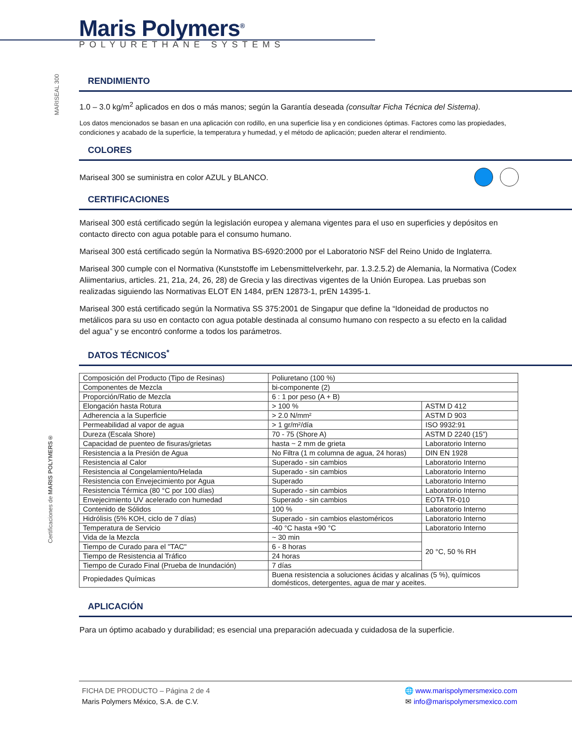Maris Polymers<sup>®</sup>
POLYURETHANE SYSTEMS
MARISEAL 300
RENDIMIENTO
1.0 – 3.0 kg/m<sup>2</sup> aplicados en dos o más manos; según la Garantía deseada (consultar Ficha Técnica del Sistema).
Los datos mencionados se basan en una aplicación con rodillo, en una superficie lisa y en condiciones óptimas. Factores como las propiedades, condiciones y acabado de la superficie, la temperatura y humedad, y el método de aplicación; pueden alterar el rendimiento.
COLORES
Mariseal 300 se suministra en color AZUL y BLANCO.
CERTIFICACIONES
Mariseal 300 está certificado según la legislación europea y alemana vigentes para el uso en superficies y depósitos en contacto directo con agua potable para el consumo humano.
Mariseal 300 está certificado según la Normativa BS-6920:2000 por el Laboratorio NSF del Reino Unido de Inglaterra.
Mariseal 300 cumple con el Normativa (Kunststoffe im Lebensmittelverkehr, par. 1.3.2.5.2) de Alemania, la Normativa (Codex Aliimentarius, articles. 21, 21a, 24, 26, 28) de Grecia y las directivas vigentes de la Unión Europea. Las pruebas son realizadas siguiendo las Normativas ELOT EN 1484, prEN 12873-1, prEN 14395-1.
Mariseal 300 está certificado según la Normativa SS 375:2001 de Singapur que define la “Idoneidad de productos no metálicos para su uso en contacto con agua potable destinada al consumo humano con respecto a su efecto en la calidad del agua” y se encontró conforme a todos los parámetros.
DATOS TÉCNICOS<sup>*</sup>
| Composición del Producto (Tipo de Resinas) | Poliuretano (100 %) | |
| Componentes de Mezcla | bi-componente (2) | |
| Proporción/Ratio de Mezcla | 6 : 1 por peso (A + B) | |
| Elongación hasta Rotura | > 100 % | ASTM D 412 |
| Adherencia a la Superficie | > 2.0 N/mm² | ASTM D 903 |
| Permeabilidad al vapor de agua | > 1 gr/m²/día | ISO 9932:91 |
| Dureza (Escala Shore) | 70 - 75 (Shore A) | ASTM D 2240 (15”) |
| Capacidad de puenteo de fisuras/grietas | hasta ~ 2 mm de grieta | Laboratorio Interno |
| Resistencia a la Presión de Agua | No Filtra (1 m columna de agua, 24 horas) | DIN EN 1928 |
| Resistencia al Calor | Superado - sin cambios | Laboratorio Interno |
| Resistencia al Congelamiento/Helada | Superado - sin cambios | Laboratorio Interno |
| Resistencia con Envejecimiento por Agua | Superado | Laboratorio Interno |
| Resistencia Térmica (80 °C por 100 días) | Superado - sin cambios | Laboratorio Interno |
| Envejecimiento UV acelerado con humedad | Superado - sin cambios | EOTA TR-010 |
| Contenido de Sólidos | 100 % | Laboratorio Interno |
| Hidrólisis (5% KOH, ciclo de 7 días) | Superado - sin cambios elastoméricos | Laboratorio Interno |
| Temperatura de Servicio | -40 °C hasta +90 °C | Laboratorio Interno |
| Vida de la Mezcla | ~ 30 min | 20 °C, 50 % RH |
| Tiempo de Curado para el "TAC" | 6 - 8 horas | |
| Tiempo de Resistencia al Tráfico | 24 horas | |
| Tiempo de Curado Final (Prueba de Inundación) | 7 días | |
| Propiedades Químicas | Buena resistencia a soluciones ácidas y alcalinas (5 %), químicos domésticos, detergentes, agua de mar y aceites. | |
APLICACIÓN
Para un óptimo acabado y durabilidad; es esencial una preparación adecuada y cuidadosa de la superficie.
Certificaciones de MARIS POLYMERS®
FICHA DE PRODUCTO – Página 2 de 4
Maris Polymers México, S.A. de C.V.
🌐 www.marispolymersmexico.com
✉ info@marispolymersmexico.com